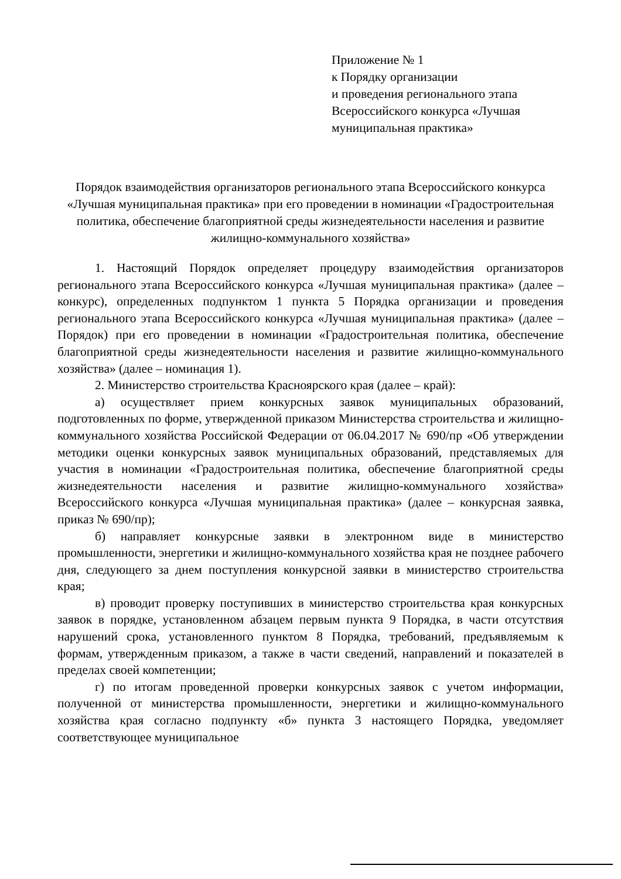Приложение № 1
к Порядку организации
и проведения регионального этапа
Всероссийского конкурса «Лучшая
муниципальная практика»
Порядок взаимодействия организаторов регионального этапа Всероссийского конкурса «Лучшая муниципальная практика» при его проведении в номинации «Градостроительная политика, обеспечение благоприятной среды жизнедеятельности населения и развитие жилищно-коммунального хозяйства»
1. Настоящий Порядок определяет процедуру взаимодействия организаторов регионального этапа Всероссийского конкурса «Лучшая муниципальная практика» (далее – конкурс), определенных подпунктом 1 пункта 5 Порядка организации и проведения регионального этапа Всероссийского конкурса «Лучшая муниципальная практика» (далее – Порядок) при его проведении в номинации «Градостроительная политика, обеспечение благоприятной среды жизнедеятельности населения и развитие жилищно-коммунального хозяйства» (далее – номинация 1).
2. Министерство строительства Красноярского края (далее – край):
а) осуществляет прием конкурсных заявок муниципальных образований, подготовленных по форме, утвержденной приказом Министерства строительства и жилищно-коммунального хозяйства Российской Федерации от 06.04.2017 № 690/пр «Об утверждении методики оценки конкурсных заявок муниципальных образований, представляемых для участия в номинации «Градостроительная политика, обеспечение благоприятной среды жизнедеятельности населения и развитие жилищно-коммунального хозяйства» Всероссийского конкурса «Лучшая муниципальная практика» (далее – конкурсная заявка, приказ № 690/пр);
б) направляет конкурсные заявки в электронном виде в министерство промышленности, энергетики и жилищно-коммунального хозяйства края не позднее рабочего дня, следующего за днем поступления конкурсной заявки в министерство строительства края;
в) проводит проверку поступивших в министерство строительства края конкурсных заявок в порядке, установленном абзацем первым пункта 9 Порядка, в части отсутствия нарушений срока, установленного пунктом 8 Порядка, требований, предъявляемым к формам, утвержденным приказом, а также в части сведений, направлений и показателей в пределах своей компетенции;
г) по итогам проведенной проверки конкурсных заявок с учетом информации, полученной от министерства промышленности, энергетики и жилищно-коммунального хозяйства края согласно подпункту «б» пункта 3 настоящего Порядка, уведомляет соответствующее муниципальное